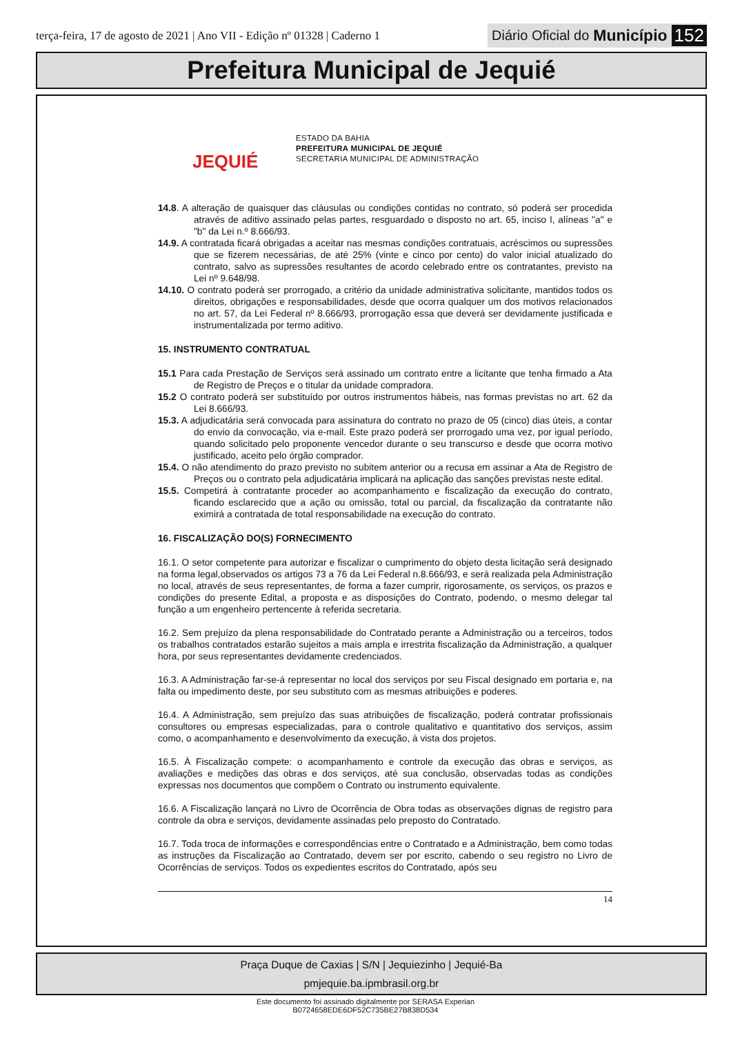terça-feira, 17 de agosto de 2021 | Ano VII - Edição nº 01328 | Caderno 1
Diário Oficial do Município 152
Prefeitura Municipal de Jequié
JEQUIÉ
ESTADO DA BAHIA
PREFEITURA MUNICIPAL DE JEQUIÉ
SECRETARIA MUNICIPAL DE ADMINISTRAÇÃO
14.8. A alteração de quaisquer das cláusulas ou condições contidas no contrato, só poderá ser procedida através de aditivo assinado pelas partes, resguardado o disposto no art. 65, inciso I, alíneas "a" e "b" da Lei n.º 8.666/93.
14.9. A contratada ficará obrigadas a aceitar nas mesmas condições contratuais, acréscimos ou supressões que se fizerem necessárias, de até 25% (vinte e cinco por cento) do valor inicial atualizado do contrato, salvo as supressões resultantes de acordo celebrado entre os contratantes, previsto na Lei nº 9.648/98.
14.10. O contrato poderá ser prorrogado, a critério da unidade administrativa solicitante, mantidos todos os direitos, obrigações e responsabilidades, desde que ocorra qualquer um dos motivos relacionados no art. 57, da Lei Federal nº 8.666/93, prorrogação essa que deverá ser devidamente justificada e instrumentalizada por termo aditivo.
15. INSTRUMENTO CONTRATUAL
15.1 Para cada Prestação de Serviços será assinado um contrato entre a licitante que tenha firmado a Ata de Registro de Preços e o titular da unidade compradora.
15.2 O contrato poderá ser substituído por outros instrumentos hábeis, nas formas previstas no art. 62 da Lei 8.666/93.
15.3. A adjudicatária será convocada para assinatura do contrato no prazo de 05 (cinco) dias úteis, a contar do envio da convocação, via e-mail. Este prazo poderá ser prorrogado uma vez, por igual período, quando solicitado pelo proponente vencedor durante o seu transcurso e desde que ocorra motivo justificado, aceito pelo órgão comprador.
15.4. O não atendimento do prazo previsto no subitem anterior ou a recusa em assinar a Ata de Registro de Preços ou o contrato pela adjudicatária implicará na aplicação das sanções previstas neste edital.
15.5. Competirá à contratante proceder ao acompanhamento e fiscalização da execução do contrato, ficando esclarecido que a ação ou omissão, total ou parcial, da fiscalização da contratante não eximirá a contratada de total responsabilidade na execução do contrato.
16. FISCALIZAÇÃO DO(S) FORNECIMENTO
16.1. O setor competente para autorizar e fiscalizar o cumprimento do objeto desta licitação será designado na forma legal,observados os artigos 73 a 76 da Lei Federal n.8.666/93, e será realizada pela Administração no local, através de seus representantes, de forma a fazer cumprir, rigorosamente, os serviços, os prazos e condições do presente Edital, a proposta e as disposições do Contrato, podendo, o mesmo delegar tal função a um engenheiro pertencente à referida secretaria.
16.2. Sem prejuízo da plena responsabilidade do Contratado perante a Administração ou a terceiros, todos os trabalhos contratados estarão sujeitos a mais ampla e irrestrita fiscalização da Administração, a qualquer hora, por seus representantes devidamente credenciados.
16.3. A Administração far-se-á representar no local dos serviços por seu Fiscal designado em portaria e, na falta ou impedimento deste, por seu substituto com as mesmas atribuições e poderes.
16.4. A Administração, sem prejuízo das suas atribuições de fiscalização, poderá contratar profissionais consultores ou empresas especializadas, para o controle qualitativo e quantitativo dos serviços, assim como, o acompanhamento e desenvolvimento da execução, à vista dos projetos.
16.5. À Fiscalização compete: o acompanhamento e controle da execução das obras e serviços, as avaliações e medições das obras e dos serviços, até sua conclusão, observadas todas as condições expressas nos documentos que compõem o Contrato ou instrumento equivalente.
16.6. A Fiscalização lançará no Livro de Ocorrência de Obra todas as observações dignas de registro para controle da obra e serviços, devidamente assinadas pelo preposto do Contratado.
16.7. Toda troca de informações e correspondências entre o Contratado e a Administração, bem como todas as instruções da Fiscalização ao Contratado, devem ser por escrito, cabendo o seu registro no Livro de Ocorrências de serviços. Todos os expedientes escritos do Contratado, após seu
14
Praça Duque de Caxias | S/N | Jequiezinho | Jequié-Ba
pmjequie.ba.ipmbrasil.org.br
Este documento foi assinado digitalmente por SERASA Experian
B0724658EDE6DF52C735BE27B838D534